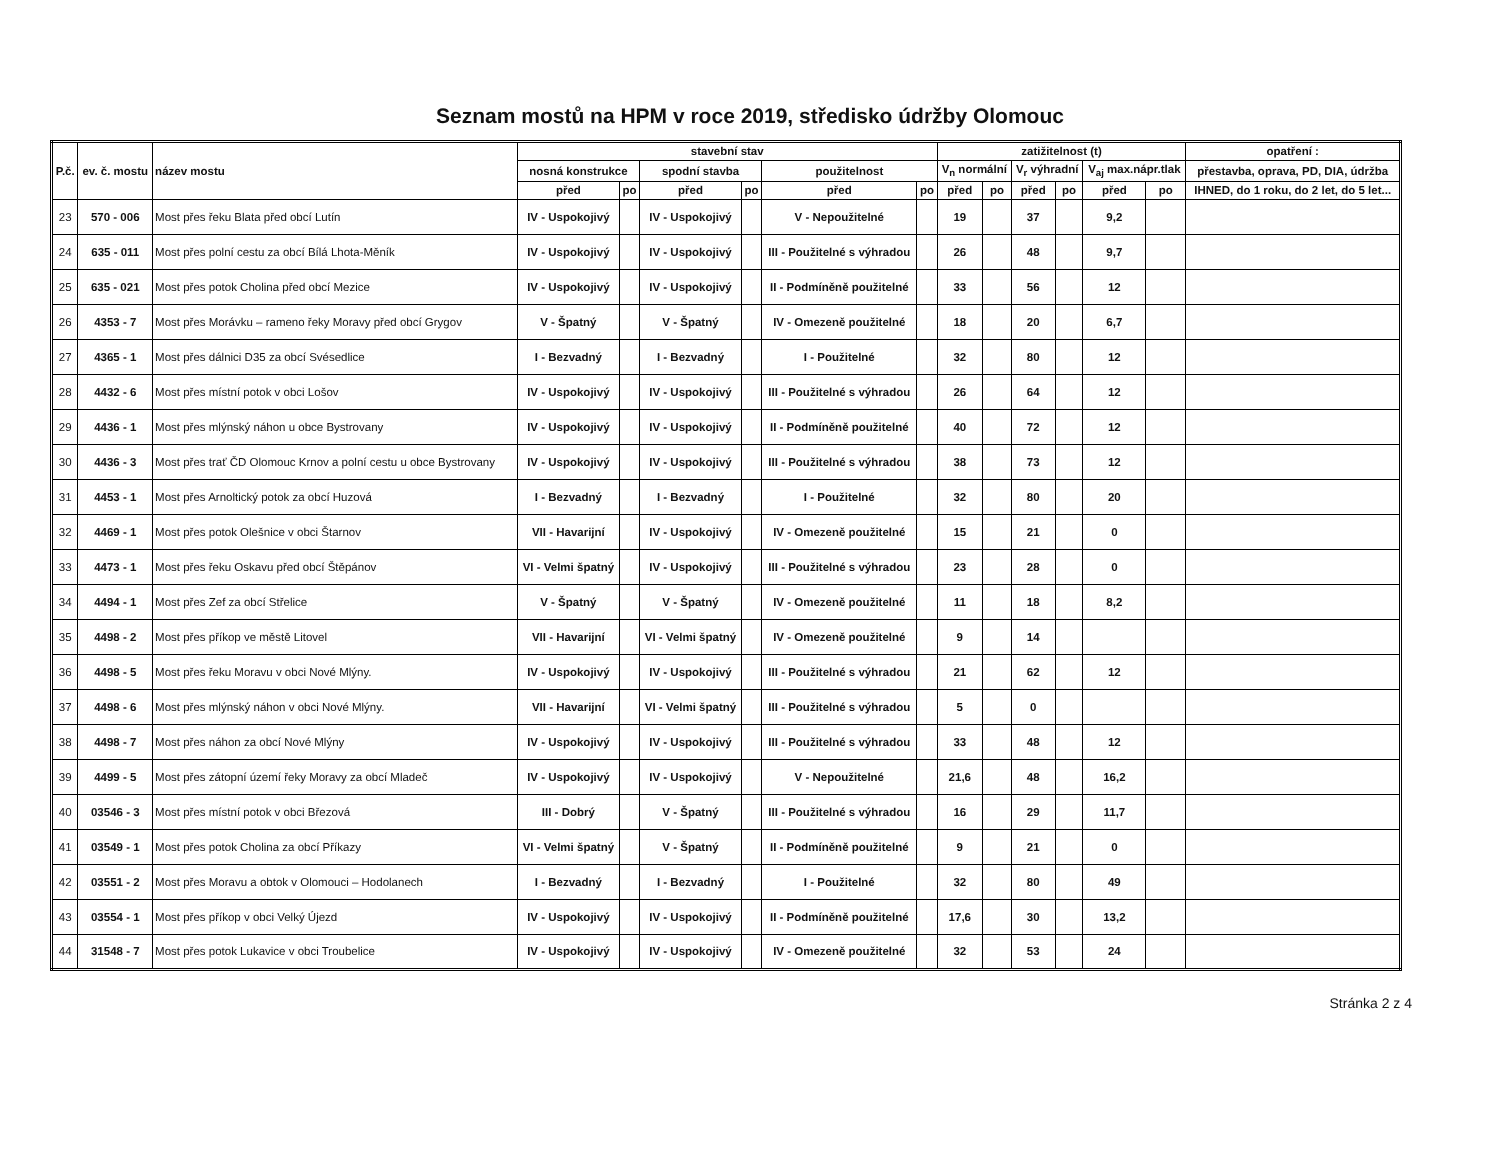Seznam mostů na HPM v roce 2019, středisko údržby Olomouc
| P.č. | ev. č. mostu | název mostu | stavební stav | | | | | | zatižitelnost (t) | | | | | | opatření : |
| --- | --- | --- | --- | --- | --- | --- | --- | --- | --- | --- | --- | --- | --- | --- | --- |
| | | | nosná konstrukce | | spodní stavba | | použitelnost | | V<sub>n</sub> normální | | V<sub>r</sub> výhradní | | V<sub>aj</sub> max.nápr.tlak | | přestavba, oprava, PD, DIA, údržba |
| | | | před | po | před | po | před | po | před | po | před | po | před | po | IHNED, do 1 roku, do 2 let, do 5 let... |
| 23 | 570 - 006 | Most přes řeku Blata před obcí Lutín | IV - Uspokojivý | | IV - Uspokojivý | | V - Nepoužitelné | | 19 | | 37 | | 9,2 | | |
| 24 | 635 - 011 | Most přes polní cestu za obcí Bílá Lhota-Měník | IV - Uspokojivý | | IV - Uspokojivý | | III - Použitelné s výhradou | | 26 | | 48 | | 9,7 | | |
| 25 | 635 - 021 | Most přes potok Cholina před obcí Mezice | IV - Uspokojivý | | IV - Uspokojivý | | II - Podmíněně použitelné | | 33 | | 56 | | 12 | | |
| 26 | 4353 - 7 | Most přes Morávku – rameno řeky Moravy před obcí Grygov | V - Špatný | | V - Špatný | | IV - Omezeně použitelné | | 18 | | 20 | | 6,7 | | |
| 27 | 4365 - 1 | Most přes dálnici D35 za obcí Svésedlice | I - Bezvadný | | I - Bezvadný | | I - Použitelné | | 32 | | 80 | | 12 | | |
| 28 | 4432 - 6 | Most přes místní potok v obci Lošov | IV - Uspokojivý | | IV - Uspokojivý | | III - Použitelné s výhradou | | 26 | | 64 | | 12 | | |
| 29 | 4436 - 1 | Most přes mlýnský náhon u obce Bystrovany | IV - Uspokojivý | | IV - Uspokojivý | | II - Podmíněně použitelné | | 40 | | 72 | | 12 | | |
| 30 | 4436 - 3 | Most přes trať ČD Olomouc Krnov a polní cestu u obce Bystrovany | IV - Uspokojivý | | IV - Uspokojivý | | III - Použitelné s výhradou | | 38 | | 73 | | 12 | | |
| 31 | 4453 - 1 | Most přes Arnoltický potok za obcí Huzová | I - Bezvadný | | I - Bezvadný | | I - Použitelné | | 32 | | 80 | | 20 | | |
| 32 | 4469 - 1 | Most přes potok Olešnice v obci Štarnov | VII - Havarijní | | IV - Uspokojivý | | IV - Omezeně použitelné | | 15 | | 21 | | 0 | | |
| 33 | 4473 - 1 | Most přes řeku Oskavu před obcí Štěpánov | VI - Velmi špatný | | IV - Uspokojivý | | III - Použitelné s výhradou | | 23 | | 28 | | 0 | | |
| 34 | 4494 - 1 | Most přes Zef za obcí Střelice | V - Špatný | | V - Špatný | | IV - Omezeně použitelné | | 11 | | 18 | | 8,2 | | |
| 35 | 4498 - 2 | Most přes příkop ve městě Litovel | VII - Havarijní | | VI - Velmi špatný | | IV - Omezeně použitelné | | 9 | | 14 | | | | |
| 36 | 4498 - 5 | Most přes řeku Moravu v obci Nové Mlýny. | IV - Uspokojivý | | IV - Uspokojivý | | III - Použitelné s výhradou | | 21 | | 62 | | 12 | | |
| 37 | 4498 - 6 | Most přes mlýnský náhon v obci Nové Mlýny. | VII - Havarijní | | VI - Velmi špatný | | III - Použitelné s výhradou | | 5 | | 0 | | | | |
| 38 | 4498 - 7 | Most přes náhon za obcí Nové Mlýny | IV - Uspokojivý | | IV - Uspokojivý | | III - Použitelné s výhradou | | 33 | | 48 | | 12 | | |
| 39 | 4499 - 5 | Most přes zátopní území řeky Moravy za obcí Mladeč | IV - Uspokojivý | | IV - Uspokojivý | | V - Nepoužitelné | | 21,6 | | 48 | | 16,2 | | |
| 40 | 03546 - 3 | Most přes místní potok v obci Březová | III - Dobrý | | V - Špatný | | III - Použitelné s výhradou | | 16 | | 29 | | 11,7 | | |
| 41 | 03549 - 1 | Most přes potok Cholina za obcí Příkazy | VI - Velmi špatný | | V - Špatný | | II - Podmíněně použitelné | | 9 | | 21 | | 0 | | |
| 42 | 03551 - 2 | Most přes Moravu a obtok v Olomouci – Hodolanech | I - Bezvadný | | I - Bezvadný | | I - Použitelné | | 32 | | 80 | | 49 | | |
| 43 | 03554 - 1 | Most přes příkop v obci Velký Újezd | IV - Uspokojivý | | IV - Uspokojivý | | II - Podmíněně použitelné | | 17,6 | | 30 | | 13,2 | | |
| 44 | 31548 - 7 | Most přes potok Lukavice v obci Troubelice | IV - Uspokojivý | | IV - Uspokojivý | | IV - Omezeně použitelné | | 32 | | 53 | | 24 | | |
Stránka 2 z 4